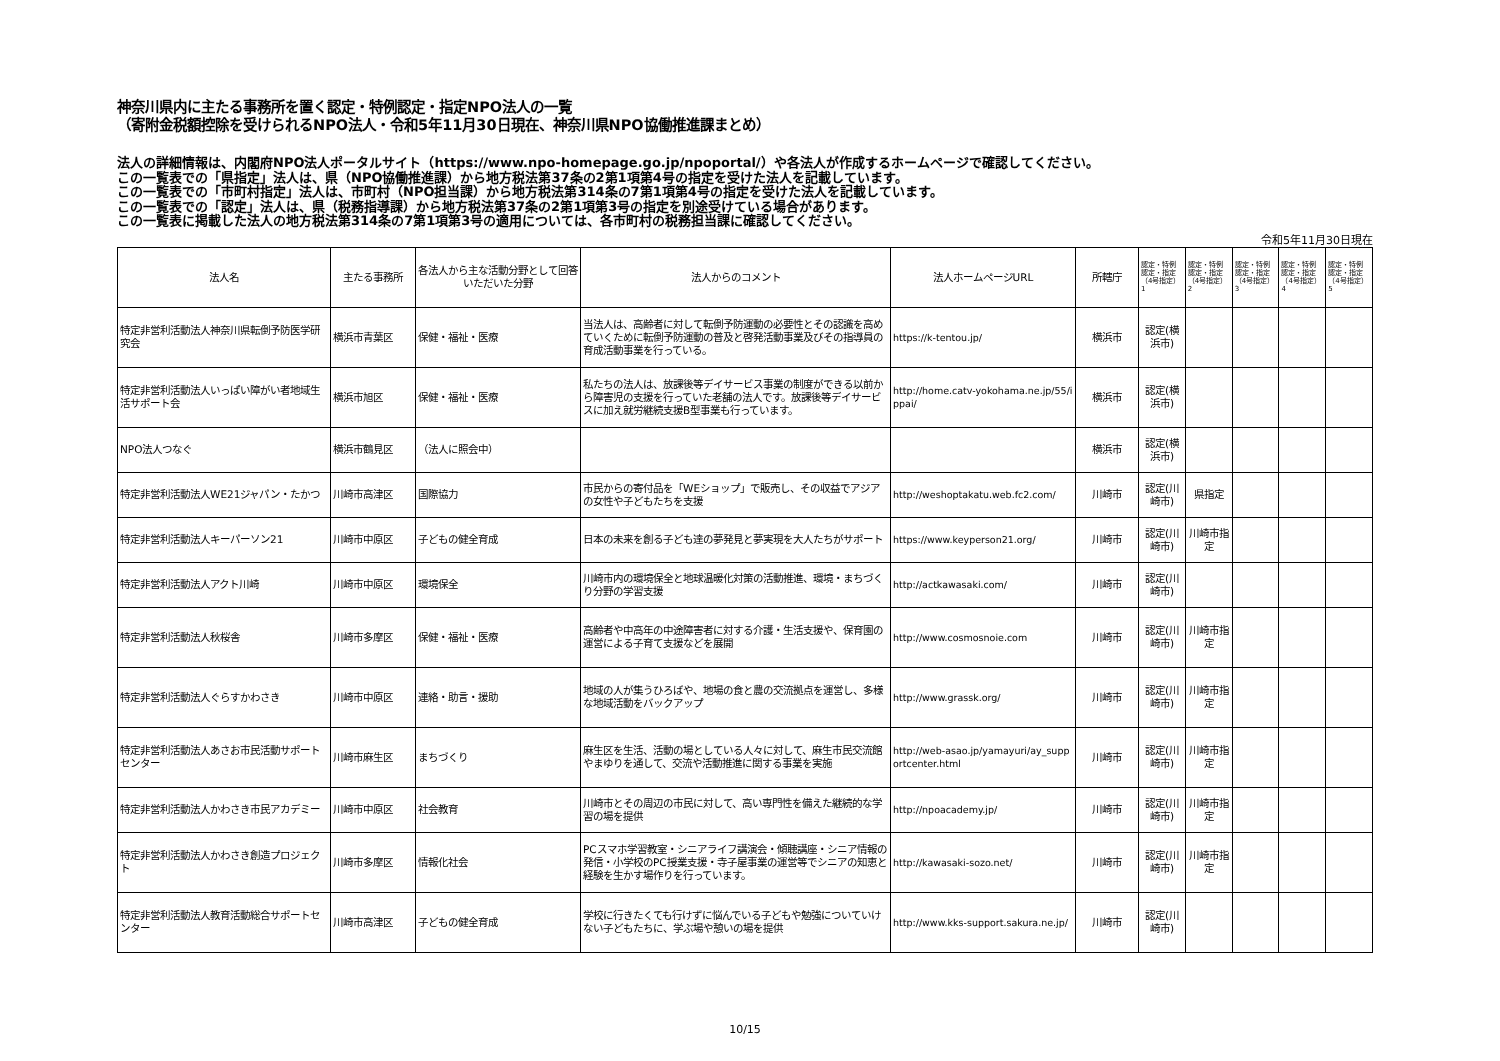神奈川県内に主たる事務所を置く認定・特例認定・指定NPO法人の一覧
（寄附金税額控除を受けられるNPO法人・令和5年11月30日現在、神奈川県NPO協働推進課まとめ）
法人の詳細情報は、内閣府NPO法人ポータルサイト（https://www.npo-homepage.go.jp/npoportal/）や各法人が作成するホームページで確認してください。
この一覧表での「県指定」法人は、県（NPO協働推進課）から地方税法第37条の2第1項第4号の指定を受けた法人を記載しています。
この一覧表での「市町村指定」法人は、市町村（NPO担当課）から地方税法第314条の7第1項第4号の指定を受けた法人を記載しています。
この一覧表での「認定」法人は、県（税務指導課）から地方税法第37条の2第1項第3号の指定を別途受けている場合があります。
この一覧表に掲載した法人の地方税法第314条の7第1項第3号の適用については、各市町村の税務担当課に確認してください。
令和5年11月30日現在
| 法人名 | 主たる事務所 | 各法人から主な活動分野として回答いただいた分野 | 法人からのコメント | 法人ホームページURL | 所轄庁 | 認定・特例認定・指定（4号指定）1 | 認定・特例認定・指定（4号指定）2 | 認定・特例認定・指定（4号指定）3 | 認定・特例認定・指定（4号指定）4 | 認定・特例認定・指定（4号指定）5 |
| --- | --- | --- | --- | --- | --- | --- | --- | --- | --- | --- |
| 特定非営利活動法人神奈川県転倒予防医学研究会 | 横浜市青葉区 | 保健・福祉・医療 | 当法人は、高齢者に対して転倒予防運動の必要性とその認識を高めていくために転倒予防運動の普及と啓発活動事業及びその指導員の育成活動事業を行っている。 | https://k-tentou.jp/ | 横浜市 | 認定(横浜市) | | | | |
| 特定非営利活動法人いっぱい障がい者地域生活サポート会 | 横浜市旭区 | 保健・福祉・医療 | 私たちの法人は、放課後等デイサービス事業の制度ができる以前から障害児の支援を行っていた老舗の法人です。放課後等デイサービスに加え就労継続支援B型事業も行っています。 | http://home.catv-yokohama.ne.jp/55/ippai/ | 横浜市 | 認定(横浜市) | | | | |
| NPO法人つなぐ | 横浜市鶴見区 | （法人に照会中） | | | 横浜市 | 認定(横浜市) | | | | |
| 特定非営利活動法人WE21ジャパン・たかつ | 川崎市高津区 | 国際協力 | 市民からの寄付品を「WEショップ」で販売し、その収益でアジアの女性や子どもたちを支援 | http://weshoptakatu.web.fc2.com/ | 川崎市 | 認定(川崎市) | 県指定 | | | |
| 特定非営利活動法人キーパーソン21 | 川崎市中原区 | 子どもの健全育成 | 日本の未来を創る子ども達の夢発見と夢実現を大人たちがサポート | https://www.keyperson21.org/ | 川崎市 | 認定(川崎市) | 川崎市指定 | | | |
| 特定非営利活動法人アクト川崎 | 川崎市中原区 | 環境保全 | 川崎市内の環境保全と地球温暖化対策の活動推進、環境・まちづくり分野の学習支援 | http://actkawasaki.com/ | 川崎市 | 認定(川崎市) | | | | |
| 特定非営利活動法人秋桜舎 | 川崎市多摩区 | 保健・福祉・医療 | 高齢者や中高年の中途障害者に対する介護・生活支援や、保育園の運営による子育て支援などを展開 | http://www.cosmosnoie.com | 川崎市 | 認定(川崎市) | 川崎市指定 | | | |
| 特定非営利活動法人ぐらすかわさき | 川崎市中原区 | 連絡・助言・援助 | 地域の人が集うひろばや、地場の食と農の交流拠点を運営し、多様な地域活動をバックアップ | http://www.grassk.org/ | 川崎市 | 認定(川崎市) | 川崎市指定 | | | |
| 特定非営利活動法人あさお市民活動サポートセンター | 川崎市麻生区 | まちづくり | 麻生区を生活、活動の場としている人々に対して、麻生市民交流館やまゆりを通して、交流や活動推進に関する事業を実施 | http://web-asao.jp/yamayuri/ay_supportcenter.html | 川崎市 | 認定(川崎市) | 川崎市指定 | | | |
| 特定非営利活動法人かわさき市民アカデミー | 川崎市中原区 | 社会教育 | 川崎市とその周辺の市民に対して、高い専門性を備えた継続的な学習の場を提供 | http://npoacademy.jp/ | 川崎市 | 認定(川崎市) | 川崎市指定 | | | |
| 特定非営利活動法人かわさき創造プロジェクト | 川崎市多摩区 | 情報化社会 | PCスマホ学習教室・シニアライフ講演会・傾聴講座・シニア情報の発信・小学校のPC授業支援・寺子屋事業の運営等でシニアの知恵と経験を生かす場作りを行っています。 | http://kawasaki-sozo.net/ | 川崎市 | 認定(川崎市) | 川崎市指定 | | | |
| 特定非営利活動法人教育活動総合サポートセンター | 川崎市高津区 | 子どもの健全育成 | 学校に行きたくても行けずに悩んでいる子どもや勉強についていけない子どもたちに、学ぶ場や憩いの場を提供 | http://www.kks-support.sakura.ne.jp/ | 川崎市 | 認定(川崎市) | | | | |
10/15